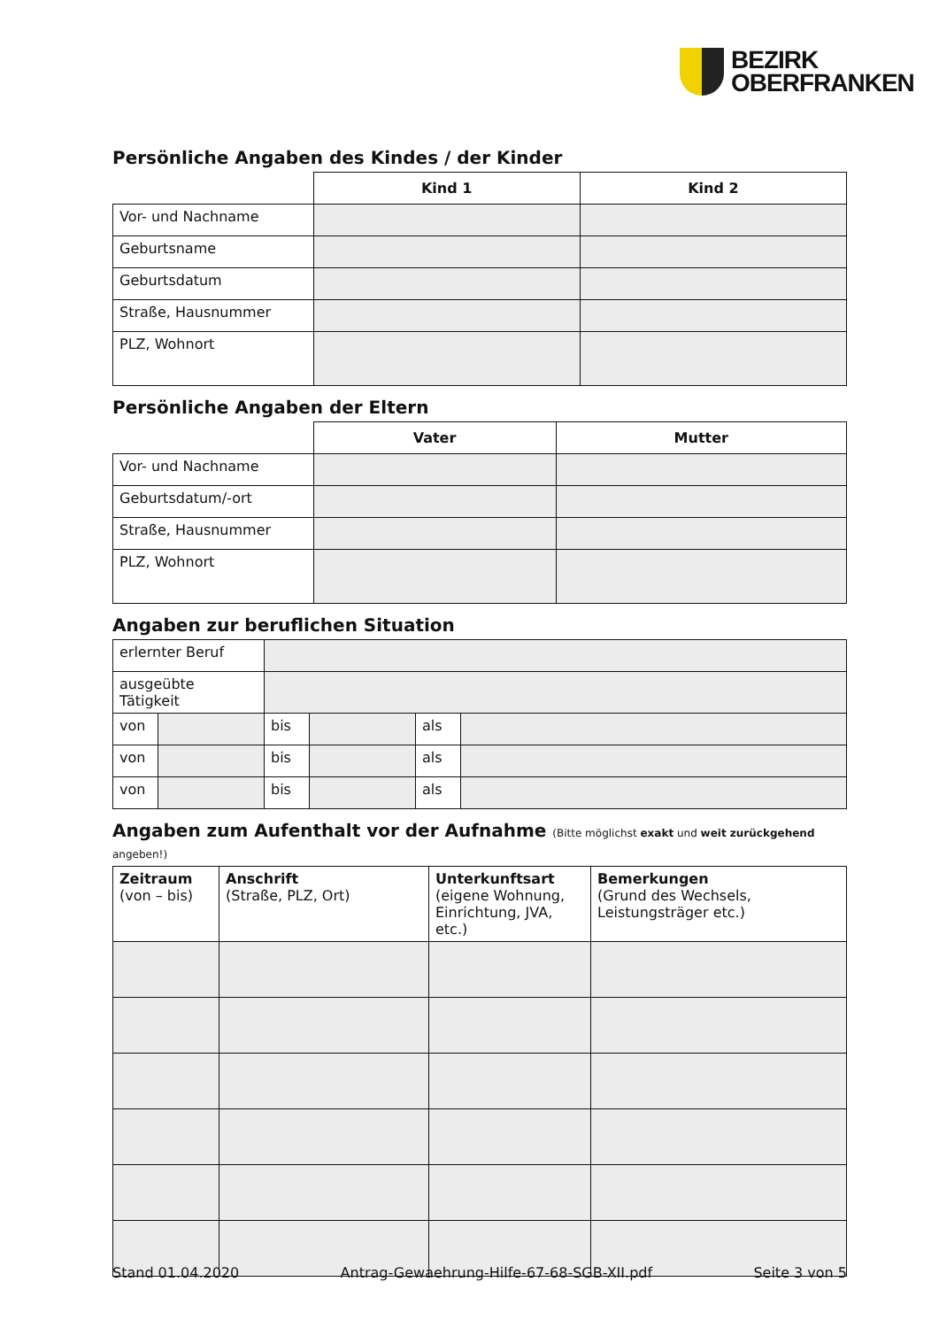BEZIRK
OBERFRANKEN
Persönliche Angaben des Kindes / der Kinder
| | Kind 1 | Kind 2 |
| Vor- und Nachname | | |
| Geburtsname | | |
| Geburtsdatum | | |
| Straße, Hausnummer | | |
| PLZ, Wohnort | | |
Persönliche Angaben der Eltern
| | Vater | Mutter |
| Vor- und Nachname | | |
| Geburtsdatum/-ort | | |
| Straße, Hausnummer | | |
| PLZ, Wohnort | | |
Angaben zur beruflichen Situation
| erlernter Beruf | | | | | |
| ausgeübte Tätigkeit | | | | | |
| von | | bis | | als | |
| von | | bis | | als | |
| von | | bis | | als | |
Angaben zum Aufenthalt vor der Aufnahme (Bitte möglichst exakt und weit zurückgehend angeben!)
| Zeitraum (von – bis) | Anschrift (Straße, PLZ, Ort) | Unterkunftsart (eigene Wohnung, Einrichtung, JVA, etc.) | Bemerkungen (Grund des Wechsels, Leistungsträger etc.) |
Stand 01.04.2020 Antrag-Gewaehrung-Hilfe-67-68-SGB-XII.pdf Seite 3 von 5